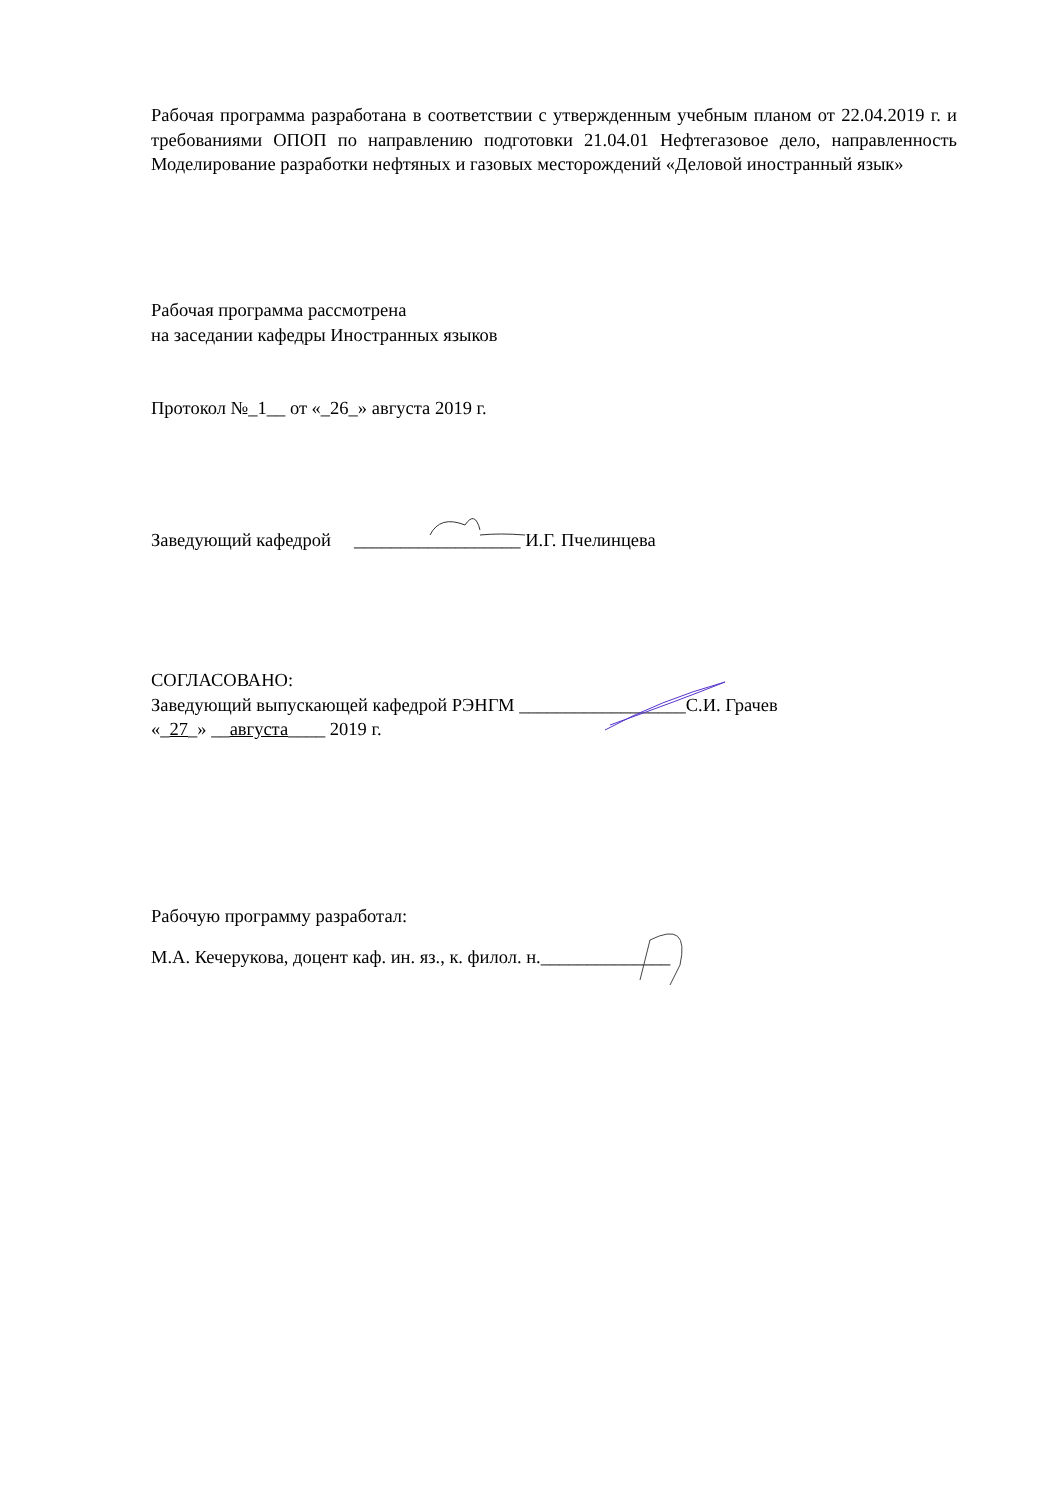Рабочая программа разработана в соответствии с утвержденным учебным планом от 22.04.2019 г. и требованиями ОПОП по направлению подготовки 21.04.01 Нефтегазовое дело, направленность Моделирование разработки нефтяных и газовых месторождений «Деловой иностранный язык»
Рабочая программа рассмотрена
на заседании кафедры Иностранных языков
Протокол №_1__ от «_26_» августа 2019 г.
Заведующий кафедрой __________________ И.Г. Пчелинцева
СОГЛАСОВАНО:
Заведующий выпускающей кафедрой РЭНГМ __________________С.И. Грачев
«_27_» __августа____ 2019 г.
Рабочую программу разработал:
М.А. Кечерукова, доцент каф. ин. яз., к. филол. н.______________